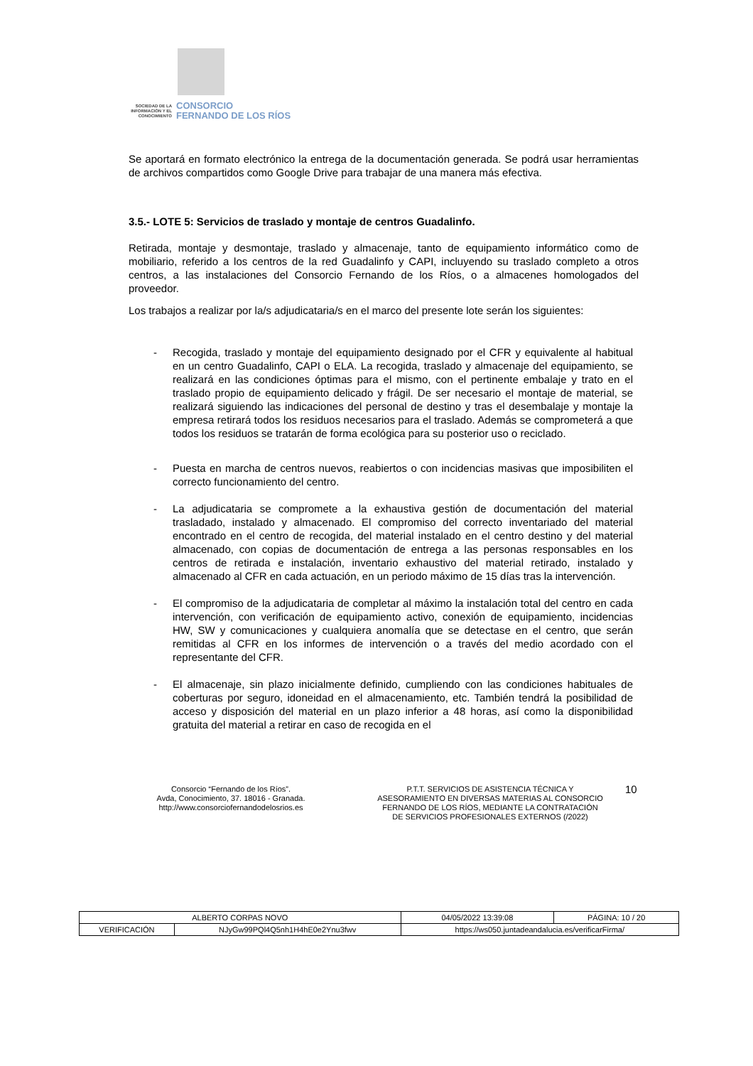SOCIEDAD DE LA INFORMACIÓN Y EL CONOCIMIENTO
CONSORCIO
FERNANDO DE LOS RÍOS
Se aportará en formato electrónico la entrega de la documentación generada. Se podrá usar herramientas de archivos compartidos como Google Drive para trabajar de una manera más efectiva.
3.5.- LOTE 5: Servicios de traslado y montaje de centros Guadalinfo.
Retirada, montaje y desmontaje, traslado y almacenaje, tanto de equipamiento informático como de mobiliario, referido a los centros de la red Guadalinfo y CAPI, incluyendo su traslado completo a otros centros, a las instalaciones del Consorcio Fernando de los Ríos, o a almacenes homologados del proveedor.
Los trabajos a realizar por la/s adjudicataria/s en el marco del presente lote serán los siguientes:
- Recogida, traslado y montaje del equipamiento designado por el CFR y equivalente al habitual en un centro Guadalinfo, CAPI o ELA. La recogida, traslado y almacenaje del equipamiento, se realizará en las condiciones óptimas para el mismo, con el pertinente embalaje y trato en el traslado propio de equipamiento delicado y frágil. De ser necesario el montaje de material, se realizará siguiendo las indicaciones del personal de destino y tras el desembalaje y montaje la empresa retirará todos los residuos necesarios para el traslado. Además se comprometerá a que todos los residuos se tratarán de forma ecológica para su posterior uso o reciclado.
- Puesta en marcha de centros nuevos, reabiertos o con incidencias masivas que imposibiliten el correcto funcionamiento del centro.
- La adjudicataria se compromete a la exhaustiva gestión de documentación del material trasladado, instalado y almacenado. El compromiso del correcto inventariado del material encontrado en el centro de recogida, del material instalado en el centro destino y del material almacenado, con copias de documentación de entrega a las personas responsables en los centros de retirada e instalación, inventario exhaustivo del material retirado, instalado y almacenado al CFR en cada actuación, en un periodo máximo de 15 días tras la intervención.
- El compromiso de la adjudicataria de completar al máximo la instalación total del centro en cada intervención, con verificación de equipamiento activo, conexión de equipamiento, incidencias HW, SW y comunicaciones y cualquiera anomalía que se detectase en el centro, que serán remitidas al CFR en los informes de intervención o a través del medio acordado con el representante del CFR.
- El almacenaje, sin plazo inicialmente definido, cumpliendo con las condiciones habituales de coberturas por seguro, idoneidad en el almacenamiento, etc. También tendrá la posibilidad de acceso y disposición del material en un plazo inferior a 48 horas, así como la disponibilidad gratuita del material a retirar en caso de recogida en el
Consorcio “Fernando de los Ríos”.
Avda, Conocimiento, 37. 18016 - Granada.
http://www.consorciofernandodelosrios.es
P.T.T. SERVICIOS DE ASISTENCIA TÉCNICA Y ASESORAMIENTO EN DIVERSAS MATERIAS AL CONSORCIO FERNANDO DE LOS RÍOS, MEDIANTE LA CONTRATACIÓN DE SERVICIOS PROFESIONALES EXTERNOS (/2022)
10
| ALBERTO CORPAS NOVO | | | 04/05/2022 13:39:08 | PÁGINA: 10 / 20 |
| VERIFICACIÓN | NJyGw99PQl4Q5nh1H4hE0e2Ynu3fwv | https://ws050.juntadeandalucia.es/verificarFirma/ | | |